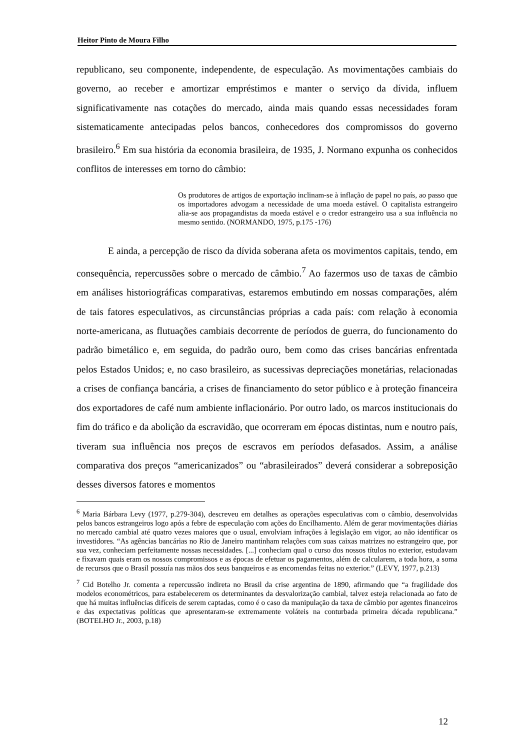Heitor Pinto de Moura Filho
republicano, seu componente, independente, de especulação. As movimentações cambiais do governo, ao receber e amortizar empréstimos e manter o serviço da dívida, influem significativamente nas cotações do mercado, ainda mais quando essas necessidades foram sistematicamente antecipadas pelos bancos, conhecedores dos compromissos do governo brasileiro.<sup>6</sup> Em sua história da economia brasileira, de 1935, J. Normano expunha os conhecidos conflitos de interesses em torno do câmbio:
Os produtores de artigos de exportação inclinam-se à inflação de papel no país, ao passo que os importadores advogam a necessidade de uma moeda estável. O capitalista estrangeiro alia-se aos propagandistas da moeda estável e o credor estrangeiro usa a sua influência no mesmo sentido. (NORMANDO, 1975, p.175 -176)
E ainda, a percepção de risco da dívida soberana afeta os movimentos capitais, tendo, em consequência, repercussões sobre o mercado de câmbio.<sup>7</sup> Ao fazermos uso de taxas de câmbio em análises historiográficas comparativas, estaremos embutindo em nossas comparações, além de tais fatores especulativos, as circunstâncias próprias a cada país: com relação à economia norte-americana, as flutuações cambiais decorrente de períodos de guerra, do funcionamento do padrão bimetálico e, em seguida, do padrão ouro, bem como das crises bancárias enfrentada pelos Estados Unidos; e, no caso brasileiro, as sucessivas depreciações monetárias, relacionadas a crises de confiança bancária, a crises de financiamento do setor público e à proteção financeira dos exportadores de café num ambiente inflacionário. Por outro lado, os marcos institucionais do fim do tráfico e da abolição da escravidão, que ocorreram em épocas distintas, num e noutro país, tiveram sua influência nos preços de escravos em períodos defasados. Assim, a análise comparativa dos preços “americanizados” ou “abrasileirados” deverá considerar a sobreposição desses diversos fatores e momentos
<sup>6</sup> Maria Bárbara Levy (1977, p.279-304), descreveu em detalhes as operações especulativas com o câmbio, desenvolvidas pelos bancos estrangeiros logo após a febre de especulação com ações do Encilhamento. Além de gerar movimentações diárias no mercado cambial até quatro vezes maiores que o usual, envolviam infrações à legislação em vigor, ao não identificar os investidores. “As agências bancárias no Rio de Janeiro mantinham relações com suas caixas matrizes no estrangeiro que, por sua vez, conheciam perfeitamente nossas necessidades. [...] conheciam qual o curso dos nossos títulos no exterior, estudavam e fixavam quais eram os nossos compromissos e as épocas de efetuar os pagamentos, além de calcularem, a toda hora, a soma de recursos que o Brasil possuía nas mãos dos seus banqueiros e as encomendas feitas no exterior.” (LEVY, 1977, p.213)
<sup>7</sup> Cid Botelho Jr. comenta a repercussão indireta no Brasil da crise argentina de 1890, afirmando que “a fragilidade dos modelos econométricos, para estabelecerem os determinantes da desvalorização cambial, talvez esteja relacionada ao fato de que há muitas influências difíceis de serem captadas, como é o caso da manipulação da taxa de câmbio por agentes financeiros e das expectativas políticas que apresentaram-se extremamente voláteis na conturbada primeira década republicana.” (BOTELHO Jr., 2003, p.18)
12